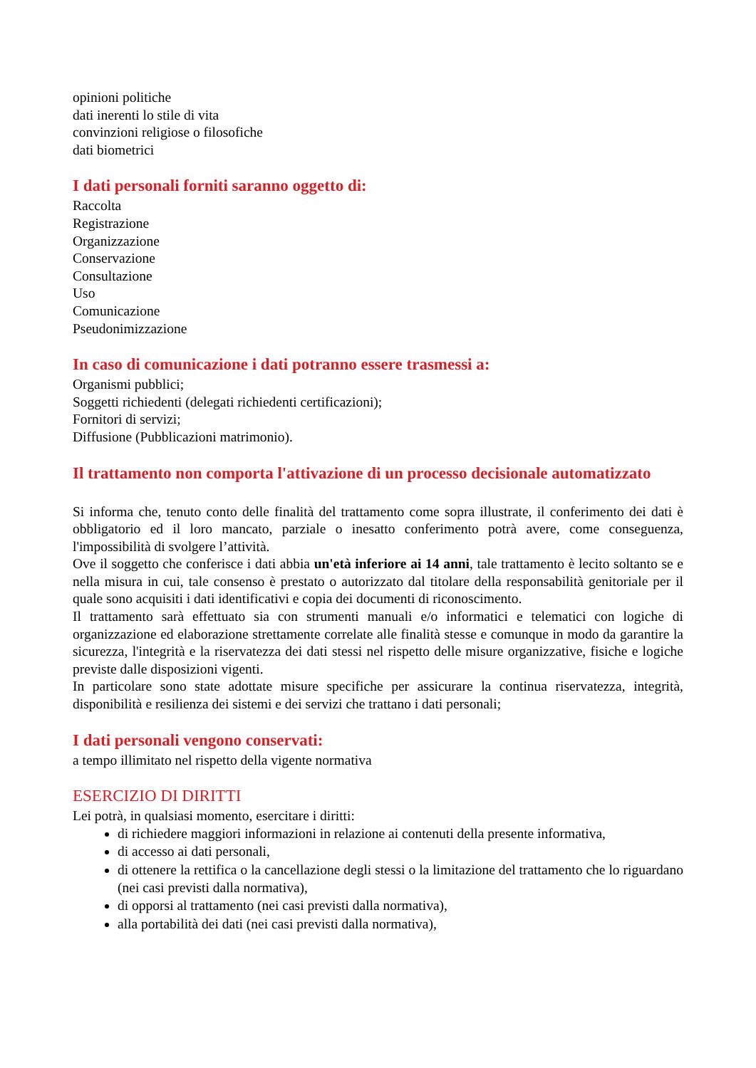opinioni politiche
dati inerenti lo stile di vita
convinzioni religiose o filosofiche
dati biometrici
I dati personali forniti saranno oggetto di:
Raccolta
Registrazione
Organizzazione
Conservazione
Consultazione
Uso
Comunicazione
Pseudonimizzazione
In caso di comunicazione i dati potranno essere trasmessi a:
Organismi pubblici;
Soggetti richiedenti (delegati richiedenti certificazioni);
Fornitori di servizi;
Diffusione (Pubblicazioni matrimonio).
Il trattamento non comporta l'attivazione di un processo decisionale automatizzato
Si informa che, tenuto conto delle finalità del trattamento come sopra illustrate, il conferimento dei dati è obbligatorio ed il loro mancato, parziale o inesatto conferimento potrà avere, come conseguenza, l'impossibilità di svolgere l’attività.
Ove il soggetto che conferisce i dati abbia un'età inferiore ai 14 anni, tale trattamento è lecito soltanto se e nella misura in cui, tale consenso è prestato o autorizzato dal titolare della responsabilità genitoriale per il quale sono acquisiti i dati identificativi e copia dei documenti di riconoscimento.
Il trattamento sarà effettuato sia con strumenti manuali e/o informatici e telematici con logiche di organizzazione ed elaborazione strettamente correlate alle finalità stesse e comunque in modo da garantire la sicurezza, l'integrità e la riservatezza dei dati stessi nel rispetto delle misure organizzative, fisiche e logiche previste dalle disposizioni vigenti.
In particolare sono state adottate misure specifiche per assicurare la continua riservatezza, integrità, disponibilità e resilienza dei sistemi e dei servizi che trattano i dati personali;
I dati personali vengono conservati:
a tempo illimitato nel rispetto della vigente normativa
ESERCIZIO DI DIRITTI
Lei potrà, in qualsiasi momento, esercitare i diritti:
di richiedere maggiori informazioni in relazione ai contenuti della presente informativa,
di accesso ai dati personali,
di ottenere la rettifica o la cancellazione degli stessi o la limitazione del trattamento che lo riguardano (nei casi previsti dalla normativa),
di opporsi al trattamento (nei casi previsti dalla normativa),
alla portabilità dei dati (nei casi previsti dalla normativa),